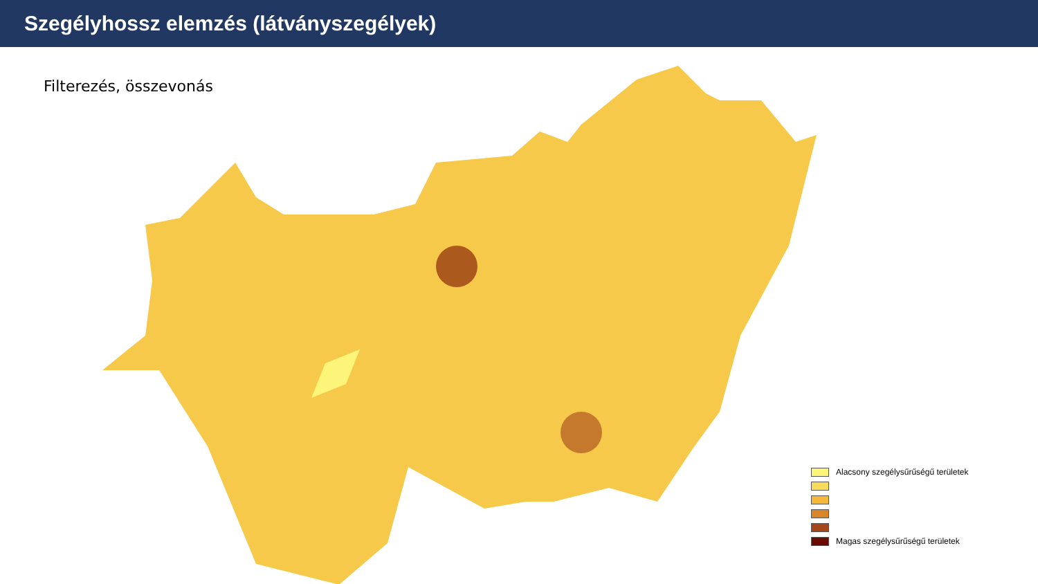Szegélyhossz elemzés (látványszegélyek)
Filterezés, összevonás
Alacsony szegélysűrűségű területek
Magas szegélysűrűségű területek